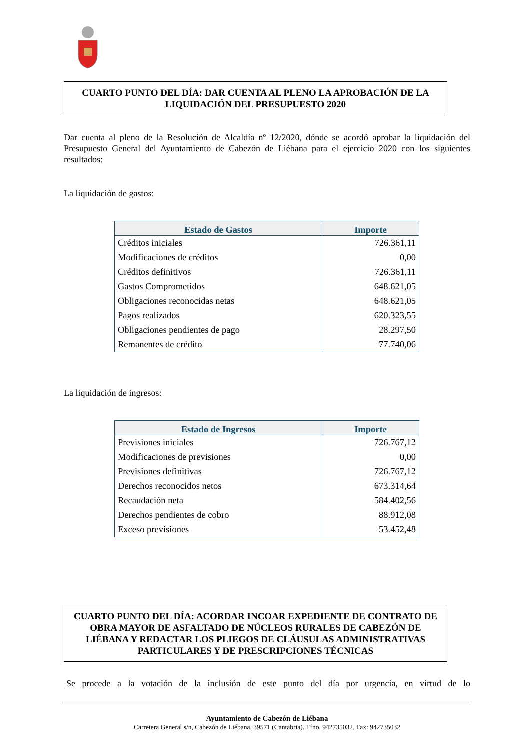CUARTO PUNTO DEL DÍA: DAR CUENTA AL PLENO LA APROBACIÓN DE LA LIQUIDACIÓN DEL PRESUPUESTO 2020
Dar cuenta al pleno de la Resolución de Alcaldía nº 12/2020, dónde se acordó aprobar la liquidación del Presupuesto General del Ayuntamiento de Cabezón de Liébana para el ejercicio 2020 con los siguientes resultados:
La liquidación de gastos:
| Estado de Gastos | Importe |
| --- | --- |
| Créditos iniciales | 726.361,11 |
| Modificaciones de créditos | 0,00 |
| Créditos definitivos | 726.361,11 |
| Gastos Comprometidos | 648.621,05 |
| Obligaciones reconocidas netas | 648.621,05 |
| Pagos realizados | 620.323,55 |
| Obligaciones pendientes de pago | 28.297,50 |
| Remanentes de crédito | 77.740,06 |
La liquidación de ingresos:
| Estado de Ingresos | Importe |
| --- | --- |
| Previsiones iniciales | 726.767,12 |
| Modificaciones de previsiones | 0,00 |
| Previsiones definitivas | 726.767,12 |
| Derechos reconocidos netos | 673.314,64 |
| Recaudación neta | 584.402,56 |
| Derechos pendientes de cobro | 88.912,08 |
| Exceso previsiones | 53.452,48 |
CUARTO PUNTO DEL DÍA: ACORDAR INCOAR EXPEDIENTE DE CONTRATO DE OBRA MAYOR DE ASFALTADO DE NÚCLEOS RURALES DE CABEZÓN DE LIÉBANA Y REDACTAR LOS PLIEGOS DE CLÁUSULAS ADMINISTRATIVAS PARTICULARES Y DE PRESCRIPCIONES TÉCNICAS
Se procede a la votación de la inclusión de este punto del día por urgencia, en virtud de lo
Ayuntamiento de Cabezón de Liébana
Carretera General s/n, Cabezón de Liébana. 39571 (Cantabria). Tfno. 942735032. Fax: 942735032